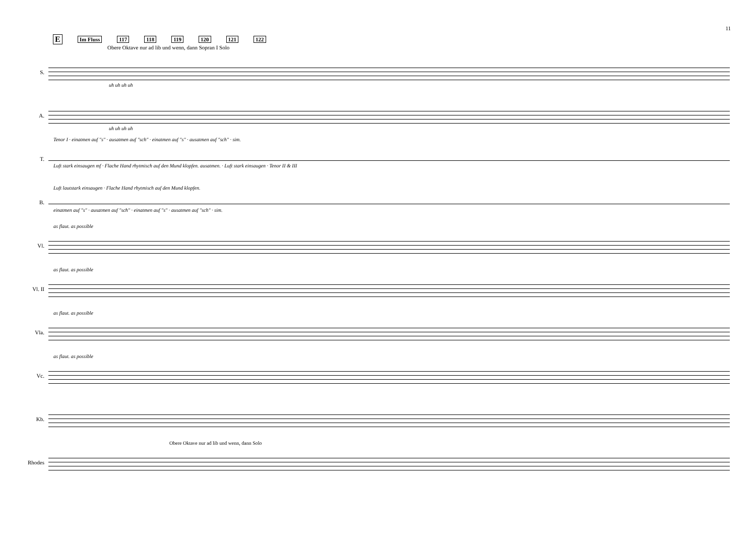11
E Im Fluss 117 118 119 120 121 122
Obere Oktave nur ad lib und wenn, dann Sopran I Solo
S.
uh uh uh uh
A.
uh uh uh uh
T.
Tenor I · einatmen auf "s" · ausatmen auf "sch" · einatmen auf "s" · ausatmen auf "sch" · sim.
Luft stark einsaugen mf · Flache Hand rhytmisch auf den Mund klopfen. ausatmen. · Luft stark einsaugen · Tenor II & III
B.
Luft lautstark einsaugen · Flache Hand rhytmisch auf den Mund klopfen.
einatmen auf "s" · ausatmen auf "sch" · einatmen auf "s" · ausatmen auf "sch" · sim.
Vl.
as flaut. as possible
Vl. II
as flaut. as possible
Vla.
as flaut. as possible
Vc.
as flaut. as possible
Kb.
Rhodes
Obere Oktave nur ad lib und wenn, dann Solo